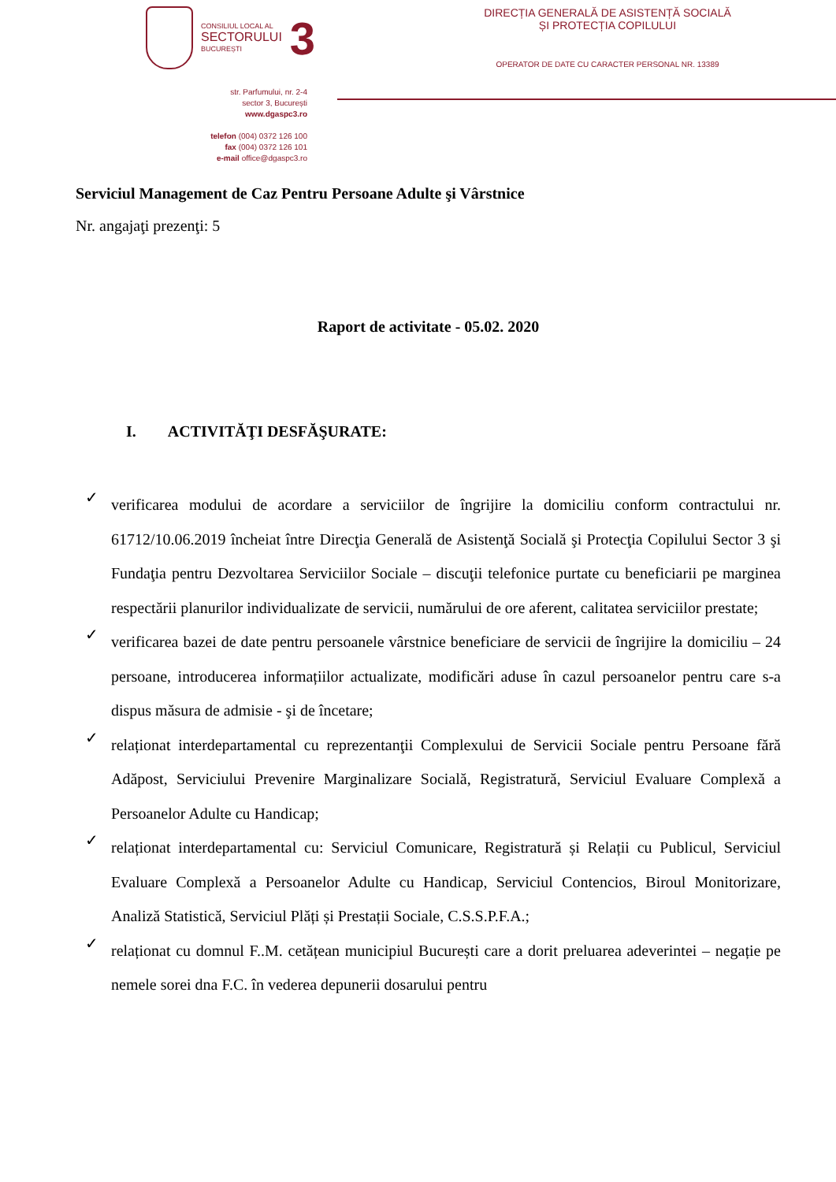CONSILIUL LOCAL AL
SECTORULUI
BUCUREȘTI
3
DIRECȚIA GENERALĂ DE ASISTENȚĂ SOCIALĂ
ȘI PROTECȚIA COPILULUI
OPERATOR DE DATE CU CARACTER PERSONAL NR. 13389
str. Parfumului, nr. 2-4
sector 3, București
www.dgaspc3.ro
telefon (004) 0372 126 100
fax (004) 0372 126 101
e-mail office@dgaspc3.ro
Serviciul Management de Caz Pentru Persoane Adulte şi Vârstnice
Nr. angajaţi prezenţi: 5
Raport de activitate - 05.02. 2020
I. ACTIVITĂŢI DESFĂŞURATE:
✓ verificarea modului de acordare a serviciilor de îngrijire la domiciliu conform contractului nr. 61712/10.06.2019 încheiat între Direcţia Generală de Asistenţă Socială şi Protecţia Copilului Sector 3 şi Fundaţia pentru Dezvoltarea Serviciilor Sociale – discuţii telefonice purtate cu beneficiarii pe marginea respectării planurilor individualizate de servicii, numărului de ore aferent, calitatea serviciilor prestate;
✓ verificarea bazei de date pentru persoanele vârstnice beneficiare de servicii de îngrijire la domiciliu – 24 persoane, introducerea informațiilor actualizate, modificări aduse în cazul persoanelor pentru care s-a dispus măsura de admisie - şi de încetare;
✓ relaționat interdepartamental cu reprezentanţii Complexului de Servicii Sociale pentru Persoane fără Adăpost, Serviciului Prevenire Marginalizare Socială, Registratură, Serviciul Evaluare Complexă a Persoanelor Adulte cu Handicap;
✓ relaționat interdepartamental cu: Serviciul Comunicare, Registratură și Relații cu Publicul, Serviciul Evaluare Complexă a Persoanelor Adulte cu Handicap, Serviciul Contencios, Biroul Monitorizare, Analiză Statistică, Serviciul Plăți și Prestații Sociale, C.S.S.P.F.A.;
✓ relaționat cu domnul F..M. cetățean municipiul București care a dorit preluarea adeverintei – negație pe nemele sorei dna F.C. în vederea depunerii dosarului pentru